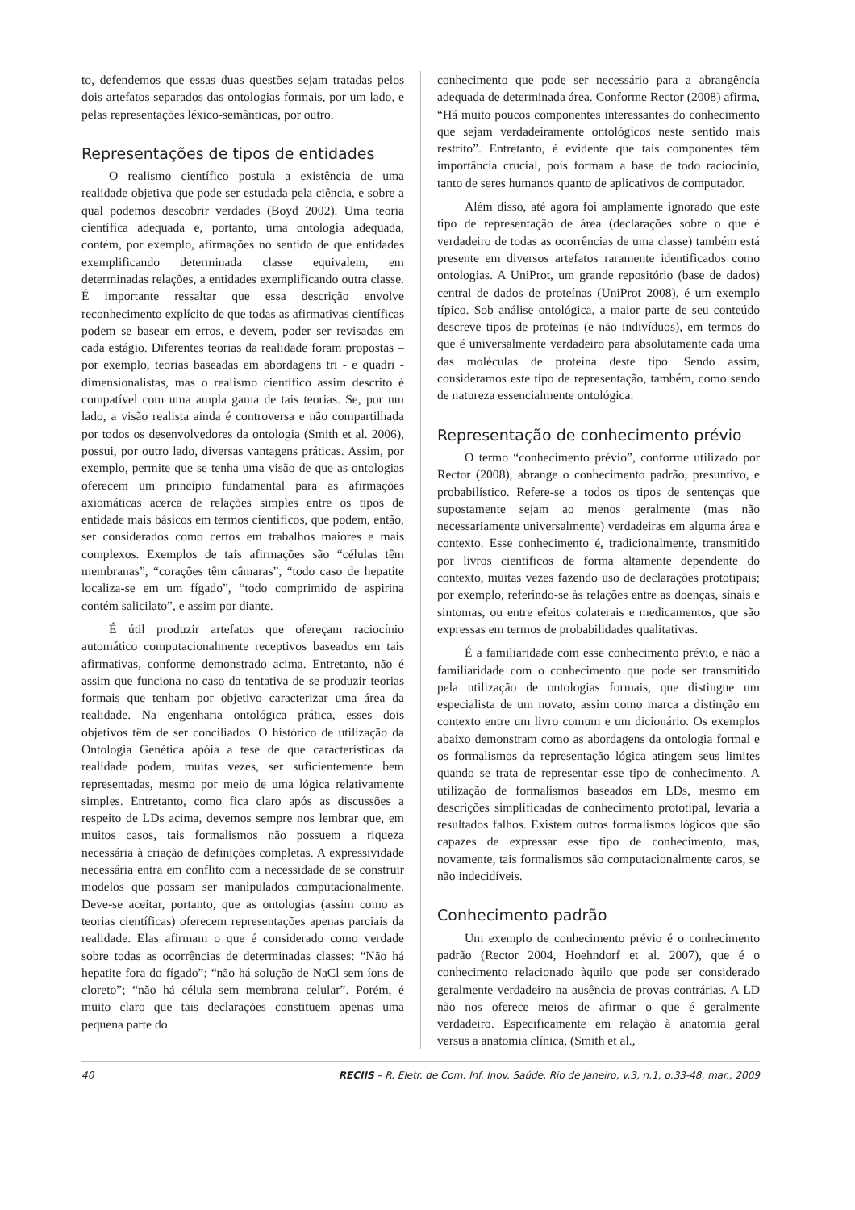to, defendemos que essas duas questões sejam tratadas pelos dois artefatos separados das ontologias formais, por um lado, e pelas representações léxico-semânticas, por outro.
Representações de tipos de entidades
O realismo científico postula a existência de uma realidade objetiva que pode ser estudada pela ciência, e sobre a qual podemos descobrir verdades (Boyd 2002). Uma teoria científica adequada e, portanto, uma ontologia adequada, contém, por exemplo, afirmações no sentido de que entidades exemplificando determinada classe equivalem, em determinadas relações, a entidades exemplificando outra classe. É importante ressaltar que essa descrição envolve reconhecimento explícito de que todas as afirmativas científicas podem se basear em erros, e devem, poder ser revisadas em cada estágio. Diferentes teorias da realidade foram propostas – por exemplo, teorias baseadas em abordagens tri - e quadri - dimensionalistas, mas o realismo científico assim descrito é compatível com uma ampla gama de tais teorias. Se, por um lado, a visão realista ainda é controversa e não compartilhada por todos os desenvolvedores da ontologia (Smith et al. 2006), possui, por outro lado, diversas vantagens práticas. Assim, por exemplo, permite que se tenha uma visão de que as ontologias oferecem um princípio fundamental para as afirmações axiomáticas acerca de relações simples entre os tipos de entidade mais básicos em termos científicos, que podem, então, ser considerados como certos em trabalhos maiores e mais complexos. Exemplos de tais afirmações são “células têm membranas”, “corações têm câmaras”, “todo caso de hepatite localiza-se em um fígado”, “todo comprimido de aspirina contém salicilato”, e assim por diante.
É útil produzir artefatos que ofereçam raciocínio automático computacionalmente receptivos baseados em tais afirmativas, conforme demonstrado acima. Entretanto, não é assim que funciona no caso da tentativa de se produzir teorias formais que tenham por objetivo caracterizar uma área da realidade. Na engenharia ontológica prática, esses dois objetivos têm de ser conciliados. O histórico de utilização da Ontologia Genética apóia a tese de que características da realidade podem, muitas vezes, ser suficientemente bem representadas, mesmo por meio de uma lógica relativamente simples. Entretanto, como fica claro após as discussões a respeito de LDs acima, devemos sempre nos lembrar que, em muitos casos, tais formalismos não possuem a riqueza necessária à criação de definições completas. A expressividade necessária entra em conflito com a necessidade de se construir modelos que possam ser manipulados computacionalmente. Deve-se aceitar, portanto, que as ontologias (assim como as teorias científicas) oferecem representações apenas parciais da realidade. Elas afirmam o que é considerado como verdade sobre todas as ocorrências de determinadas classes: “Não há hepatite fora do fígado”; “não há solução de NaCl sem íons de cloreto”; “não há célula sem membrana celular”. Porém, é muito claro que tais declarações constituem apenas uma pequena parte do
conhecimento que pode ser necessário para a abrangência adequada de determinada área. Conforme Rector (2008) afirma, “Há muito poucos componentes interessantes do conhecimento que sejam verdadeiramente ontológicos neste sentido mais restrito”. Entretanto, é evidente que tais componentes têm importância crucial, pois formam a base de todo raciocínio, tanto de seres humanos quanto de aplicativos de computador.
Além disso, até agora foi amplamente ignorado que este tipo de representação de área (declarações sobre o que é verdadeiro de todas as ocorrências de uma classe) também está presente em diversos artefatos raramente identificados como ontologias. A UniProt, um grande repositório (base de dados) central de dados de proteínas (UniProt 2008), é um exemplo típico. Sob análise ontológica, a maior parte de seu conteúdo descreve tipos de proteínas (e não indivíduos), em termos do que é universalmente verdadeiro para absolutamente cada uma das moléculas de proteína deste tipo. Sendo assim, consideramos este tipo de representação, também, como sendo de natureza essencialmente ontológica.
Representação de conhecimento prévio
O termo “conhecimento prévio”, conforme utilizado por Rector (2008), abrange o conhecimento padrão, presuntivo, e probabilístico. Refere-se a todos os tipos de sentenças que supostamente sejam ao menos geralmente (mas não necessariamente universalmente) verdadeiras em alguma área e contexto. Esse conhecimento é, tradicionalmente, transmitido por livros científicos de forma altamente dependente do contexto, muitas vezes fazendo uso de declarações prototipais; por exemplo, referindo-se às relações entre as doenças, sinais e sintomas, ou entre efeitos colaterais e medicamentos, que são expressas em termos de probabilidades qualitativas.
É a familiaridade com esse conhecimento prévio, e não a familiaridade com o conhecimento que pode ser transmitido pela utilização de ontologias formais, que distingue um especialista de um novato, assim como marca a distinção em contexto entre um livro comum e um dicionário. Os exemplos abaixo demonstram como as abordagens da ontologia formal e os formalismos da representação lógica atingem seus limites quando se trata de representar esse tipo de conhecimento. A utilização de formalismos baseados em LDs, mesmo em descrições simplificadas de conhecimento prototipal, levaria a resultados falhos. Existem outros formalismos lógicos que são capazes de expressar esse tipo de conhecimento, mas, novamente, tais formalismos são computacionalmente caros, se não indecidíveis.
Conhecimento padrão
Um exemplo de conhecimento prévio é o conhecimento padrão (Rector 2004, Hoehndorf et al. 2007), que é o conhecimento relacionado àquilo que pode ser considerado geralmente verdadeiro na ausência de provas contrárias. A LD não nos oferece meios de afirmar o que é geralmente verdadeiro. Especificamente em relação à anatomia geral versus a anatomia clínica, (Smith et al.,
40 RECIIS – R. Eletr. de Com. Inf. Inov. Saúde. Rio de Janeiro, v.3, n.1, p.33-48, mar., 2009